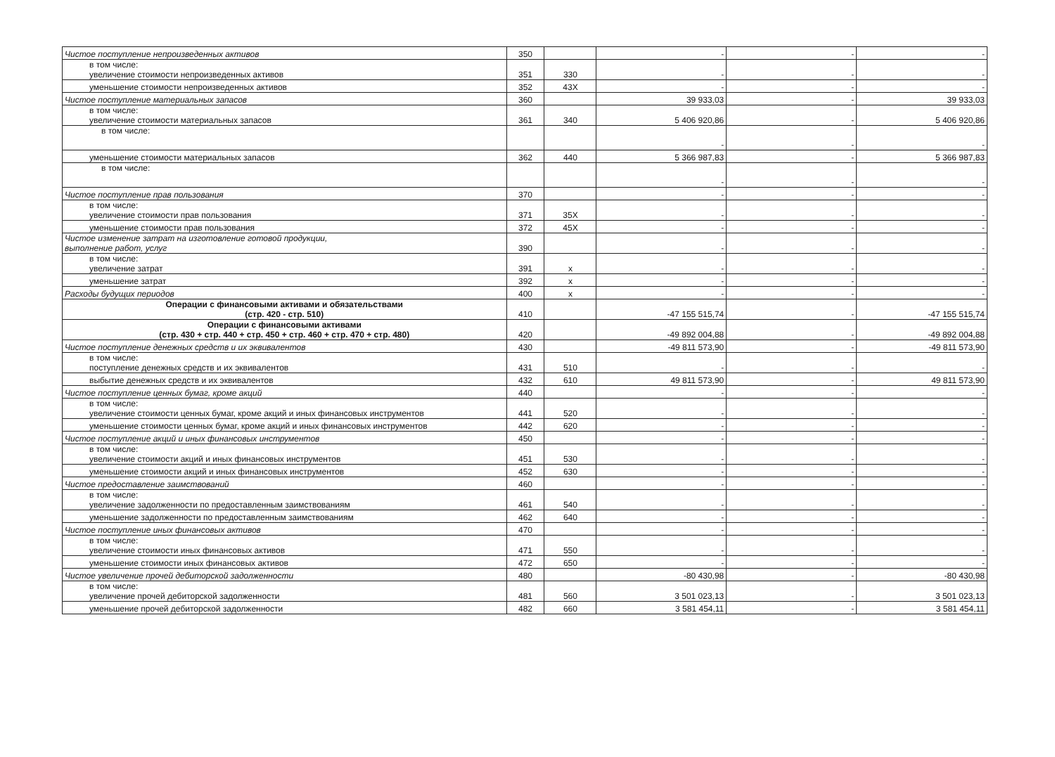| Чистое поступление непроизведенных активов | 350 | | - | - | - |
| в том числе: увеличение стоимости непроизведенных активов | 351 | 330 | - | - | - |
| уменьшение стоимости непроизведенных активов | 352 | 43X | - | - | - |
| Чистое поступление материальных запасов | 360 | | 39 933,03 | - | 39 933,03 |
| в том числе: увеличение стоимости материальных запасов | 361 | 340 | 5 406 920,86 | - | 5 406 920,86 |
| в том числе: | | | - | - | - |
| уменьшение стоимости материальных запасов | 362 | 440 | 5 366 987,83 | - | 5 366 987,83 |
| в том числе: | | | - | - | - |
| Чистое поступление прав пользования | 370 | | - | - | - |
| в том числе: увеличение стоимости прав пользования | 371 | 35X | - | - | - |
| уменьшение стоимости прав пользования | 372 | 45X | - | - | - |
| Чистое изменение затрат на изготовление готовой продукции, выполнение работ, услуг | 390 | | - | - | - |
| в том числе: увеличение затрат | 391 | x | - | - | - |
| уменьшение затрат | 392 | x | - | - | - |
| Расходы будущих периодов | 400 | x | - | - | - |
| Операции с финансовыми активами и обязательствами (стр. 420 - стр. 510) | 410 | | -47 155 515,74 | - | -47 155 515,74 |
| Операции с финансовыми активами (стр. 430 + стр. 440 + стр. 450 + стр. 460 + стр. 470 + стр. 480) | 420 | | -49 892 004,88 | - | -49 892 004,88 |
| Чистое поступление денежных средств и их эквивалентов | 430 | | -49 811 573,90 | - | -49 811 573,90 |
| в том числе: поступление денежных средств и их эквивалентов | 431 | 510 | - | - | - |
| выбытие денежных средств и их эквивалентов | 432 | 610 | 49 811 573,90 | - | 49 811 573,90 |
| Чистое поступление ценных бумаг, кроме акций | 440 | | - | - | - |
| в том числе: увеличение стоимости ценных бумаг, кроме акций и иных финансовых инструментов | 441 | 520 | - | - | - |
| уменьшение стоимости ценных бумаг, кроме акций и иных финансовых инструментов | 442 | 620 | - | - | - |
| Чистое поступление акций и иных финансовых инструментов | 450 | | - | - | - |
| в том числе: увеличение стоимости акций и иных финансовых инструментов | 451 | 530 | - | - | - |
| уменьшение стоимости акций и иных финансовых инструментов | 452 | 630 | - | - | - |
| Чистое предоставление заимствований | 460 | | - | - | - |
| в том числе: увеличение задолженности по предоставленным заимствованиям | 461 | 540 | - | - | - |
| уменьшение задолженности по предоставленным заимствованиям | 462 | 640 | - | - | - |
| Чистое поступление иных финансовых активов | 470 | | - | - | - |
| в том числе: увеличение стоимости иных финансовых активов | 471 | 550 | - | - | - |
| уменьшение стоимости иных финансовых активов | 472 | 650 | - | - | - |
| Чистое увеличение прочей дебиторской задолженности | 480 | | -80 430,98 | - | -80 430,98 |
| в том числе: увеличение прочей дебиторской задолженности | 481 | 560 | 3 501 023,13 | - | 3 501 023,13 |
| уменьшение прочей дебиторской задолженности | 482 | 660 | 3 581 454,11 | - | 3 581 454,11 |